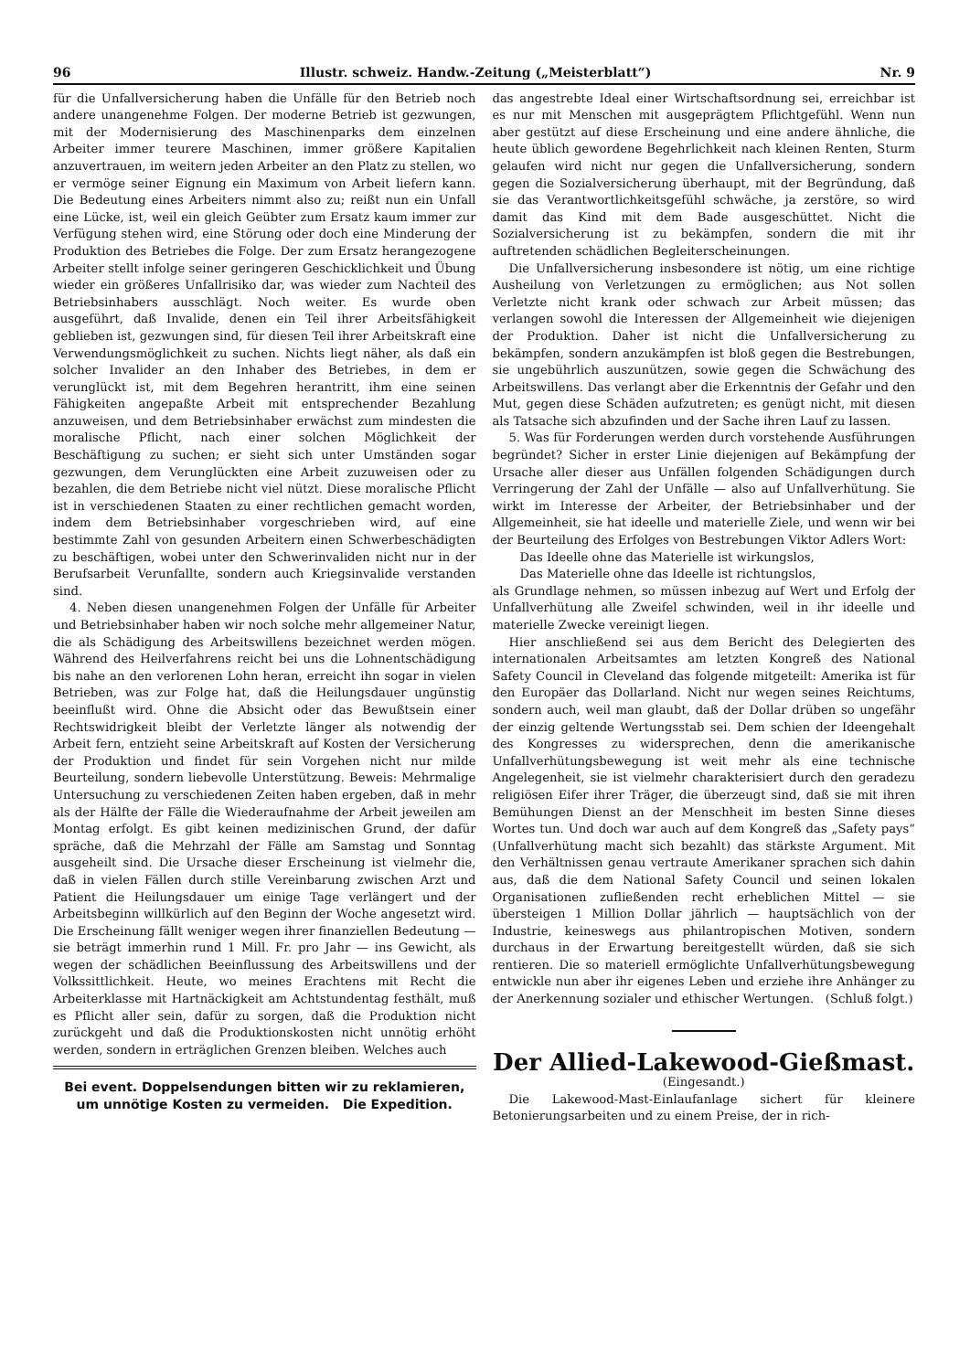96 Illustr. schweiz. Handw.-Zeitung („Meisterblatt“) Nr. 9
für die Unfallversicherung haben die Unfälle für den Betrieb noch andere unangenehme Folgen. Der moderne Betrieb ist gezwungen, mit der Modernisierung des Maschinenparks dem einzelnen Arbeiter immer teurere Maschinen, immer größere Kapitalien anzuvertrauen, im weitern jeden Arbeiter an den Platz zu stellen, wo er vermöge seiner Eignung ein Maximum von Arbeit liefern kann. Die Bedeutung eines Arbeiters nimmt also zu; reißt nun ein Unfall eine Lücke, ist, weil ein gleich Geübter zum Ersatz kaum immer zur Verfügung stehen wird, eine Störung oder doch eine Minderung der Produktion des Betriebes die Folge. Der zum Ersatz herangezogene Arbeiter stellt infolge seiner geringeren Geschicklichkeit und Übung wieder ein größeres Unfallrisiko dar, was wieder zum Nachteil des Betriebsinhabers ausschlägt. Noch weiter. Es wurde oben ausgeführt, daß Invalide, denen ein Teil ihrer Arbeitsfähigkeit geblieben ist, gezwungen sind, für diesen Teil ihrer Arbeitskraft eine Verwendungsmöglichkeit zu suchen. Nichts liegt näher, als daß ein solcher Invalider an den Inhaber des Betriebes, in dem er verunglückt ist, mit dem Begehren herantritt, ihm eine seinen Fähigkeiten angepaßte Arbeit mit entsprechender Bezahlung anzuweisen, und dem Betriebsinhaber erwächst zum mindesten die moralische Pflicht, nach einer solchen Möglichkeit der Beschäftigung zu suchen; er sieht sich unter Umständen sogar gezwungen, dem Verunglückten eine Arbeit zuzuweisen oder zu bezahlen, die dem Betriebe nicht viel nützt. Diese moralische Pflicht ist in verschiedenen Staaten zu einer rechtlichen gemacht worden, indem dem Betriebsinhaber vorgeschrieben wird, auf eine bestimmte Zahl von gesunden Arbeitern einen Schwerbeschädigten zu beschäftigen, wobei unter den Schwerinvaliden nicht nur in der Berufsarbeit Verunfallte, sondern auch Kriegsinvalide verstanden sind.
4. Neben diesen unangenehmen Folgen der Unfälle für Arbeiter und Betriebsinhaber haben wir noch solche mehr allgemeiner Natur, die als Schädigung des Arbeitswillens bezeichnet werden mögen. Während des Heilverfahrens reicht bei uns die Lohnentschädigung bis nahe an den verlorenen Lohn heran, erreicht ihn sogar in vielen Betrieben, was zur Folge hat, daß die Heilungsdauer ungünstig beeinflußt wird. Ohne die Absicht oder das Bewußtsein einer Rechtswidrigkeit bleibt der Verletzte länger als notwendig der Arbeit fern, entzieht seine Arbeitskraft auf Kosten der Versicherung der Produktion und findet für sein Vorgehen nicht nur milde Beurteilung, sondern liebevolle Unterstützung. Beweis: Mehrmalige Untersuchung zu verschiedenen Zeiten haben ergeben, daß in mehr als der Hälfte der Fälle die Wiederaufnahme der Arbeit jeweilen am Montag erfolgt. Es gibt keinen medizinischen Grund, der dafür spräche, daß die Mehrzahl der Fälle am Samstag und Sonntag ausgeheilt sind. Die Ursache dieser Erscheinung ist vielmehr die, daß in vielen Fällen durch stille Vereinbarung zwischen Arzt und Patient die Heilungsdauer um einige Tage verlängert und der Arbeitsbeginn willkürlich auf den Beginn der Woche angesetzt wird. Die Erscheinung fällt weniger wegen ihrer finanziellen Bedeutung — sie beträgt immerhin rund 1 Mill. Fr. pro Jahr — ins Gewicht, als wegen der schädlichen Beeinflussung des Arbeitswillens und der Volkssittlichkeit. Heute, wo meines Erachtens mit Recht die Arbeiterklasse mit Hartnäckigkeit am Achtstundentag festhält, muß es Pflicht aller sein, dafür zu sorgen, daß die Produktion nicht zurückgeht und daß die Produktionskosten nicht unnötig erhöht werden, sondern in erträglichen Grenzen bleiben. Welches auch
Bei event. Doppelsendungen bitten wir zu reklamieren,
um unnötige Kosten zu vermeiden. Die Expedition.
das angestrebte Ideal einer Wirtschaftsordnung sei, erreichbar ist es nur mit Menschen mit ausgeprägtem Pflichtgefühl. Wenn nun aber gestützt auf diese Erscheinung und eine andere ähnliche, die heute üblich gewordene Begehrlichkeit nach kleinen Renten, Sturm gelaufen wird nicht nur gegen die Unfallversicherung, sondern gegen die Sozialversicherung überhaupt, mit der Begründung, daß sie das Verantwortlichkeitsgefühl schwäche, ja zerstöre, so wird damit das Kind mit dem Bade ausgeschüttet. Nicht die Sozialversicherung ist zu bekämpfen, sondern die mit ihr auftretenden schädlichen Begleiterscheinungen.
Die Unfallversicherung insbesondere ist nötig, um eine richtige Ausheilung von Verletzungen zu ermöglichen; aus Not sollen Verletzte nicht krank oder schwach zur Arbeit müssen; das verlangen sowohl die Interessen der Allgemeinheit wie diejenigen der Produktion. Daher ist nicht die Unfallversicherung zu bekämpfen, sondern anzukämpfen ist bloß gegen die Bestrebungen, sie ungebührlich auszunützen, sowie gegen die Schwächung des Arbeitswillens. Das verlangt aber die Erkenntnis der Gefahr und den Mut, gegen diese Schäden aufzutreten; es genügt nicht, mit diesen als Tatsache sich abzufinden und der Sache ihren Lauf zu lassen.
5. Was für Forderungen werden durch vorstehende Ausführungen begründet? Sicher in erster Linie diejenigen auf Bekämpfung der Ursache aller dieser aus Unfällen folgenden Schädigungen durch Verringerung der Zahl der Unfälle — also auf Unfallverhütung. Sie wirkt im Interesse der Arbeiter, der Betriebsinhaber und der Allgemeinheit, sie hat ideelle und materielle Ziele, und wenn wir bei der Beurteilung des Erfolges von Bestrebungen Viktor Adlers Wort:
Das Ideelle ohne das Materielle ist wirkungslos,
Das Materielle ohne das Ideelle ist richtungslos,
als Grundlage nehmen, so müssen inbezug auf Wert und Erfolg der Unfallverhütung alle Zweifel schwinden, weil in ihr ideelle und materielle Zwecke vereinigt liegen.
Hier anschließend sei aus dem Bericht des Delegierten des internationalen Arbeitsamtes am letzten Kongreß des National Safety Council in Cleveland das folgende mitgeteilt: Amerika ist für den Europäer das Dollarland. Nicht nur wegen seines Reichtums, sondern auch, weil man glaubt, daß der Dollar drüben so ungefähr der einzig geltende Wertungsstab sei. Dem schien der Ideengehalt des Kongresses zu widersprechen, denn die amerikanische Unfallverhütungsbewegung ist weit mehr als eine technische Angelegenheit, sie ist vielmehr charakterisiert durch den geradezu religiösen Eifer ihrer Träger, die überzeugt sind, daß sie mit ihren Bemühungen Dienst an der Menschheit im besten Sinne dieses Wortes tun. Und doch war auch auf dem Kongreß das „Safety pays“ (Unfallverhütung macht sich bezahlt) das stärkste Argument. Mit den Verhältnissen genau vertraute Amerikaner sprachen sich dahin aus, daß die dem National Safety Council und seinen lokalen Organisationen zufließenden recht erheblichen Mittel — sie übersteigen 1 Million Dollar jährlich — hauptsächlich von der Industrie, keineswegs aus philantropischen Motiven, sondern durchaus in der Erwartung bereitgestellt würden, daß sie sich rentieren. Die so materiell ermöglichte Unfallverhütungsbewegung entwickle nun aber ihr eigenes Leben und erziehe ihre Anhänger zu der Anerkennung sozialer und ethischer Wertungen. (Schluß folgt.)
Der Allied-Lakewood-Gießmast.
(Eingesandt.)
Die Lakewood-Mast-Einlaufanlage sichert für kleinere Betonierungsarbeiten und zu einem Preise, der in rich-